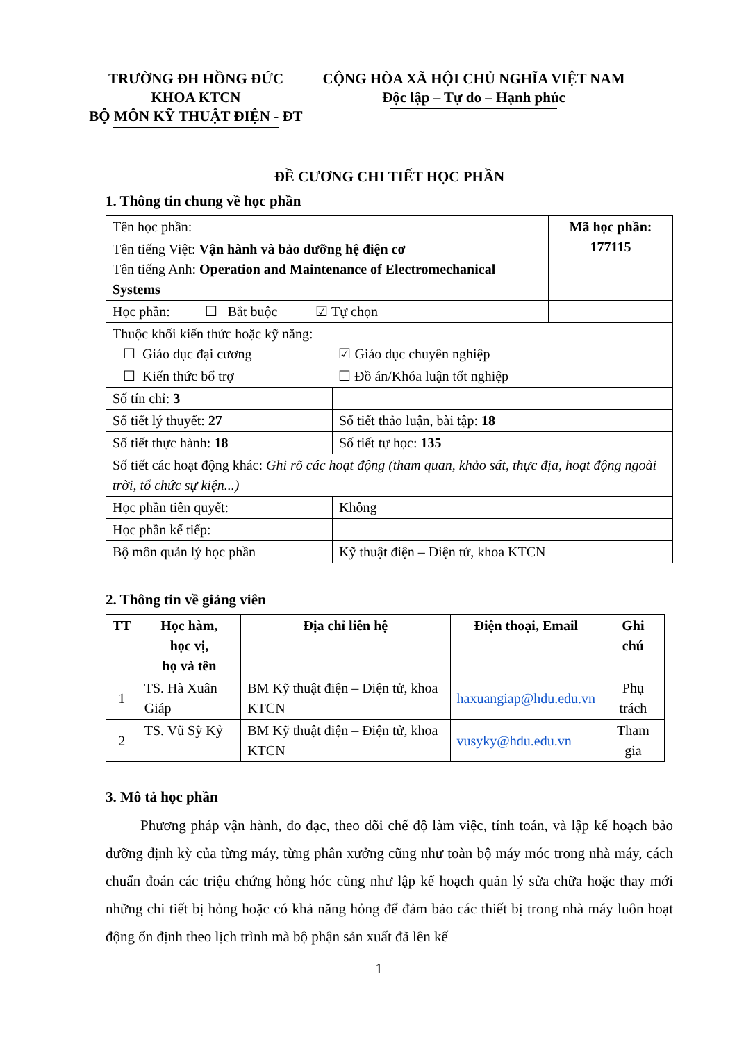TRƯỜNG ĐH HỒNG ĐỨC
KHOA KTCN
BỘ MÔN KỸ THUẬT ĐIỆN - ĐT
CỘNG HÒA XÃ HỘI CHỦ NGHĨA VIỆT NAM
Độc lập – Tự do – Hạnh phúc
ĐỀ CƯƠNG CHI TIẾT HỌC PHẦN
1. Thông tin chung về học phần
| Tên học phần: | | Mã học phần: 177115 |
| Tên tiếng Việt: Vận hành và bảo dưỡng hệ điện cơ Tên tiếng Anh: Operation and Maintenance of Electromechanical Systems | | |
| Học phần: ☐ Bắt buộc ☑ Tự chọn | | |
| Thuộc khối kiến thức hoặc kỹ năng: ☐ Giáo dục đại cương ☑ Giáo dục chuyên nghiệp | | |
| ☐ Kiến thức bổ trợ ☐ Đồ án/Khóa luận tốt nghiệp | | |
| Số tín chỉ: 3 | | |
| Số tiết lý thuyết: 27 | Số tiết thảo luận, bài tập: 18 | |
| Số tiết thực hành: 18 | Số tiết tự học: 135 | |
| Số tiết các hoạt động khác: Ghi rõ các hoạt động (tham quan, khảo sát, thực địa, hoạt động ngoài trời, tổ chức sự kiện...) | | |
| Học phần tiên quyết: | Không | |
| Học phần kế tiếp: | | |
| Bộ môn quản lý học phần | Kỹ thuật điện – Điện tử, khoa KTCN | |
2. Thông tin về giảng viên
| TT | Học hàm, học vị, họ và tên | Địa chỉ liên hệ | Điện thoại, Email | Ghi chú |
| --- | --- | --- | --- | --- |
| 1 | TS. Hà Xuân Giáp | BM Kỹ thuật điện – Điện tử, khoa KTCN | haxuangiap@hdu.edu.vn | Phụ trách |
| 2 | TS. Vũ Sỹ Kỷ | BM Kỹ thuật điện – Điện tử, khoa KTCN | vusyky@hdu.edu.vn | Tham gia |
3. Mô tả học phần
Phương pháp vận hành, đo đạc, theo dõi chế độ làm việc, tính toán, và lập kế hoạch bảo dưỡng định kỳ của từng máy, từng phân xưởng cũng như toàn bộ máy móc trong nhà máy, cách chuẩn đoán các triệu chứng hỏng hóc cũng như lập kế hoạch quản lý sửa chữa hoặc thay mới những chi tiết bị hỏng hoặc có khả năng hỏng để đảm bảo các thiết bị trong nhà máy luôn hoạt động ổn định theo lịch trình mà bộ phận sản xuất đã lên kế
1